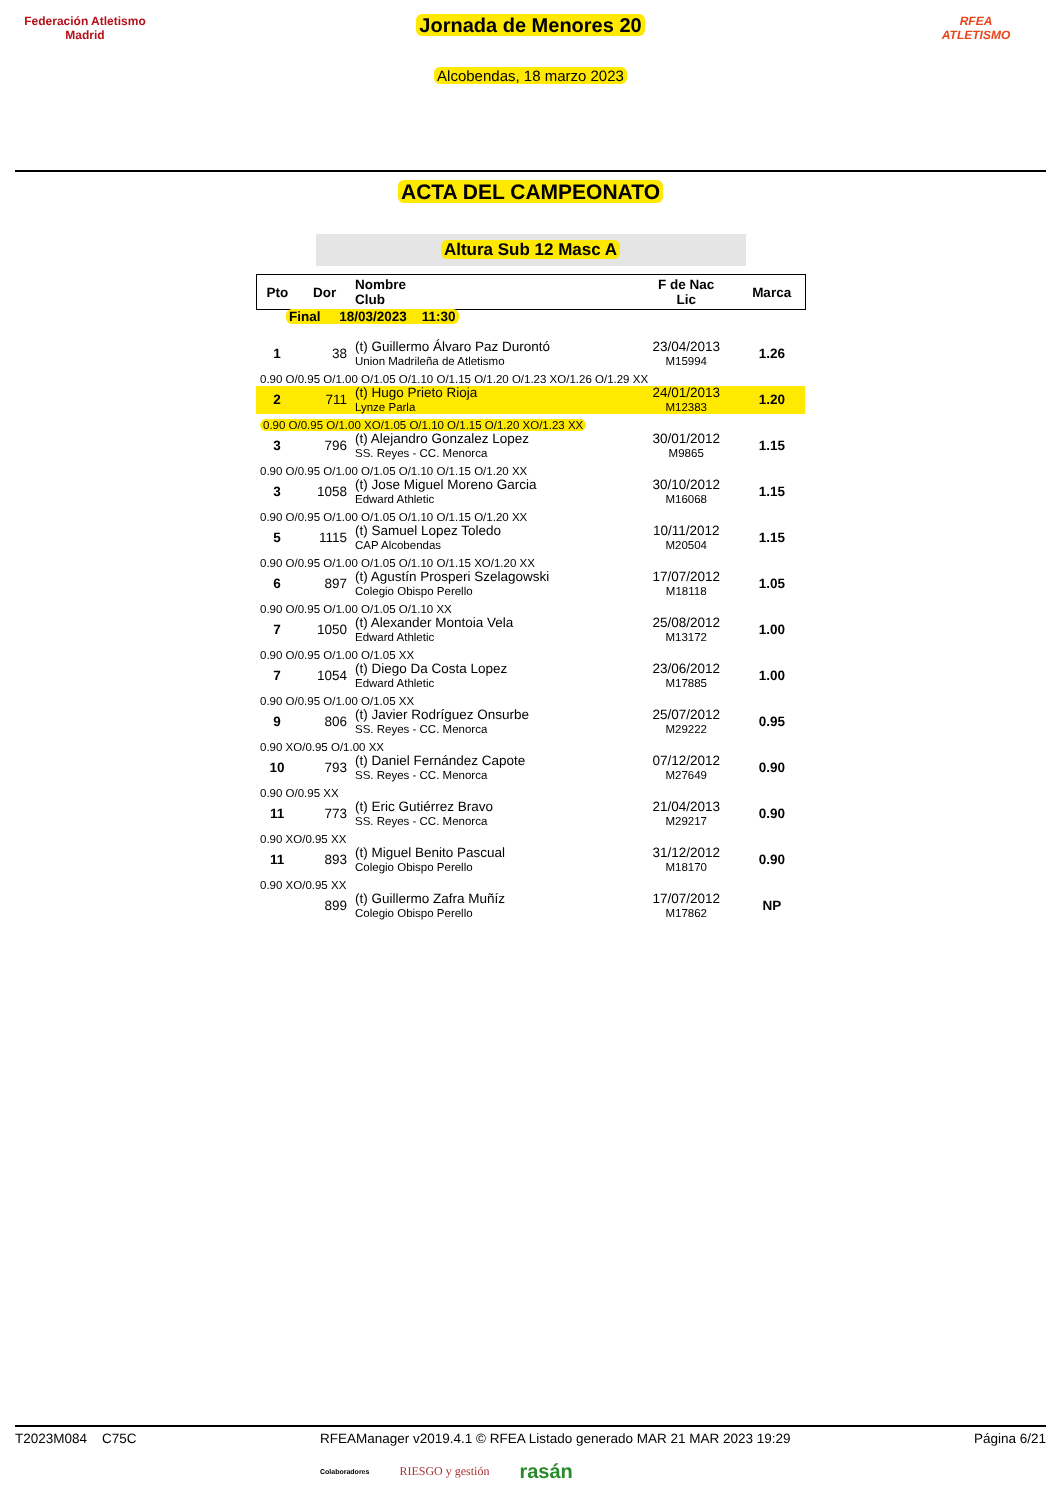Federación Atletismo
Madrid
Jornada de Menores 20
Alcobendas, 18 marzo 2023
RFEA
ATLETISMO
ACTA DEL CAMPEONATO
Altura Sub 12 Masc A
| Pto | Dor | Nombre Club | F de Nac Lic | Marca |
| --- | --- | --- | --- | --- |
| Final 18/03/2023 11:30 | | | | |
| 1 | 38 | (t) Guillermo Álvaro Paz Durontó Union Madrileña de Atletismo | 23/04/2013 M15994 | 1.26 |
| 0.90 O/0.95 O/1.00 O/1.05 O/1.10 O/1.15 O/1.20 O/1.23 XO/1.26 O/1.29 XX | | | | |
| 2 | 711 | (t) Hugo Prieto Rioja Lynze Parla | 24/01/2013 M12383 | 1.20 |
| 0.90 O/0.95 O/1.00 XO/1.05 O/1.10 O/1.15 O/1.20 XO/1.23 XX | | | | |
| 3 | 796 | (t) Alejandro Gonzalez Lopez SS. Reyes - CC. Menorca | 30/01/2012 M9865 | 1.15 |
| 0.90 O/0.95 O/1.00 O/1.05 O/1.10 O/1.15 O/1.20 XX | | | | |
| 3 | 1058 | (t) Jose Miguel Moreno Garcia Edward Athletic | 30/10/2012 M16068 | 1.15 |
| 0.90 O/0.95 O/1.00 O/1.05 O/1.10 O/1.15 O/1.20 XX | | | | |
| 5 | 1115 | (t) Samuel Lopez Toledo CAP Alcobendas | 10/11/2012 M20504 | 1.15 |
| 0.90 O/0.95 O/1.00 O/1.05 O/1.10 O/1.15 XO/1.20 XX | | | | |
| 6 | 897 | (t) Agustín Prosperi Szelagowski Colegio Obispo Perello | 17/07/2012 M18118 | 1.05 |
| 0.90 O/0.95 O/1.00 O/1.05 O/1.10 XX | | | | |
| 7 | 1050 | (t) Alexander Montoia Vela Edward Athletic | 25/08/2012 M13172 | 1.00 |
| 0.90 O/0.95 O/1.00 O/1.05 XX | | | | |
| 7 | 1054 | (t) Diego Da Costa Lopez Edward Athletic | 23/06/2012 M17885 | 1.00 |
| 0.90 O/0.95 O/1.00 O/1.05 XX | | | | |
| 9 | 806 | (t) Javier Rodríguez Onsurbe SS. Reyes - CC. Menorca | 25/07/2012 M29222 | 0.95 |
| 0.90 XO/0.95 O/1.00 XX | | | | |
| 10 | 793 | (t) Daniel Fernández Capote SS. Reyes - CC. Menorca | 07/12/2012 M27649 | 0.90 |
| 0.90 O/0.95 XX | | | | |
| 11 | 773 | (t) Eric Gutiérrez Bravo SS. Reyes - CC. Menorca | 21/04/2013 M29217 | 0.90 |
| 0.90 XO/0.95 XX | | | | |
| 11 | 893 | (t) Miguel Benito Pascual Colegio Obispo Perello | 31/12/2012 M18170 | 0.90 |
| 0.90 XO/0.95 XX | | | | |
| | 899 | (t) Guillermo Zafra Muñíz Colegio Obispo Perello | 17/07/2012 M17862 | NP |
T2023M084 C75C RFEAManager v2019.4.1 © RFEA Listado generado MAR 21 MAR 2023 19:29 Página 6/21
Colaboradores RIESGO y gestión rasán